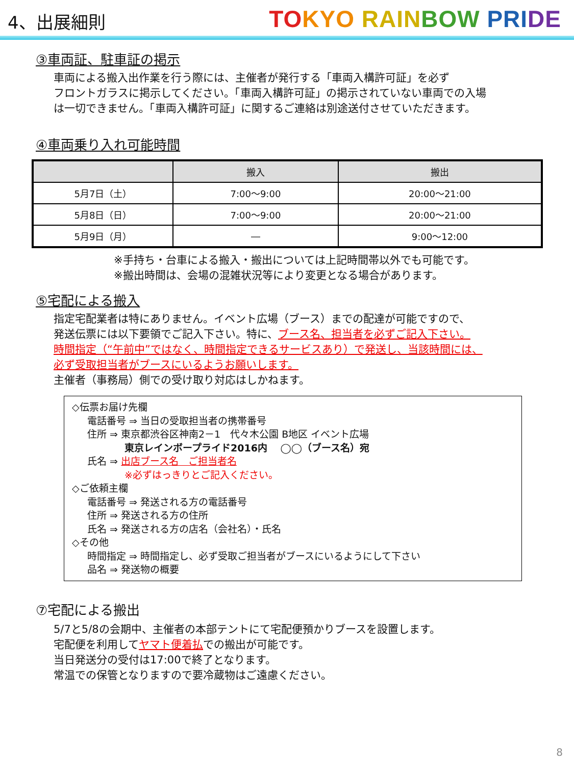4、出展細則
TO KYO RAIN BOW PRI DE
③車両証、駐車証の掲示
車両による搬入出作業を行う際には、主催者が発行する「車両入構許可証」を必ず
フロントガラスに掲示してください。「車両入構許可証」の掲示されていない車両での入場
は一切できません。「車両入構許可証」に関するご連絡は別途送付させていただきます。
④車両乗り入れ可能時間
| | 搬入 | 搬出 |
| --- | --- | --- |
| 5月7日（土） | 7:00～9:00 | 20:00～21:00 |
| 5月8日（日） | 7:00～9:00 | 20:00～21:00 |
| 5月9日（月） | ― | 9:00～12:00 |
※手持ち・台車による搬入・搬出については上記時間帯以外でも可能です。
※搬出時間は、会場の混雑状況等により変更となる場合があります。
⑤宅配による搬入
指定宅配業者は特にありません。イベント広場（ブース）までの配達が可能ですので、
発送伝票には以下要領でご記入下さい。特に、ブース名、担当者を必ずご記入下さい。
時間指定（“午前中”ではなく、時間指定できるサービスあり）で発送し、当該時間には、
必ず受取担当者がブースにいるようお願いします。
主催者（事務局）側での受け取り対応はしかねます。
◇伝票お届け先欄
電話番号 ⇒ 当日の受取担当者の携帯番号
住所 ⇒ 東京都渋谷区神南2－1　代々木公園 B地区 イベント広場
東京レインボープライド2016内　 ◯◯（ブース名）宛
氏名 ⇒ 出店ブース名　ご担当者名
※必ずはっきりとご記入ください。
◇ご依頼主欄
電話番号 ⇒ 発送される方の電話番号
住所 ⇒ 発送される方の住所
氏名 ⇒ 発送される方の店名（会社名）・氏名
◇その他
時間指定 ⇒ 時間指定し、必ず受取ご担当者がブースにいるようにして下さい
品名 ⇒ 発送物の概要
⑦宅配による搬出
5/7と5/8の会期中、主催者の本部テントにて宅配便預かりブースを設置します。
宅配便を利用してヤマト便着払での搬出が可能です。
当日発送分の受付は17:00で終了となります。
常温での保管となりますので要冷蔵物はご遠慮ください。
8